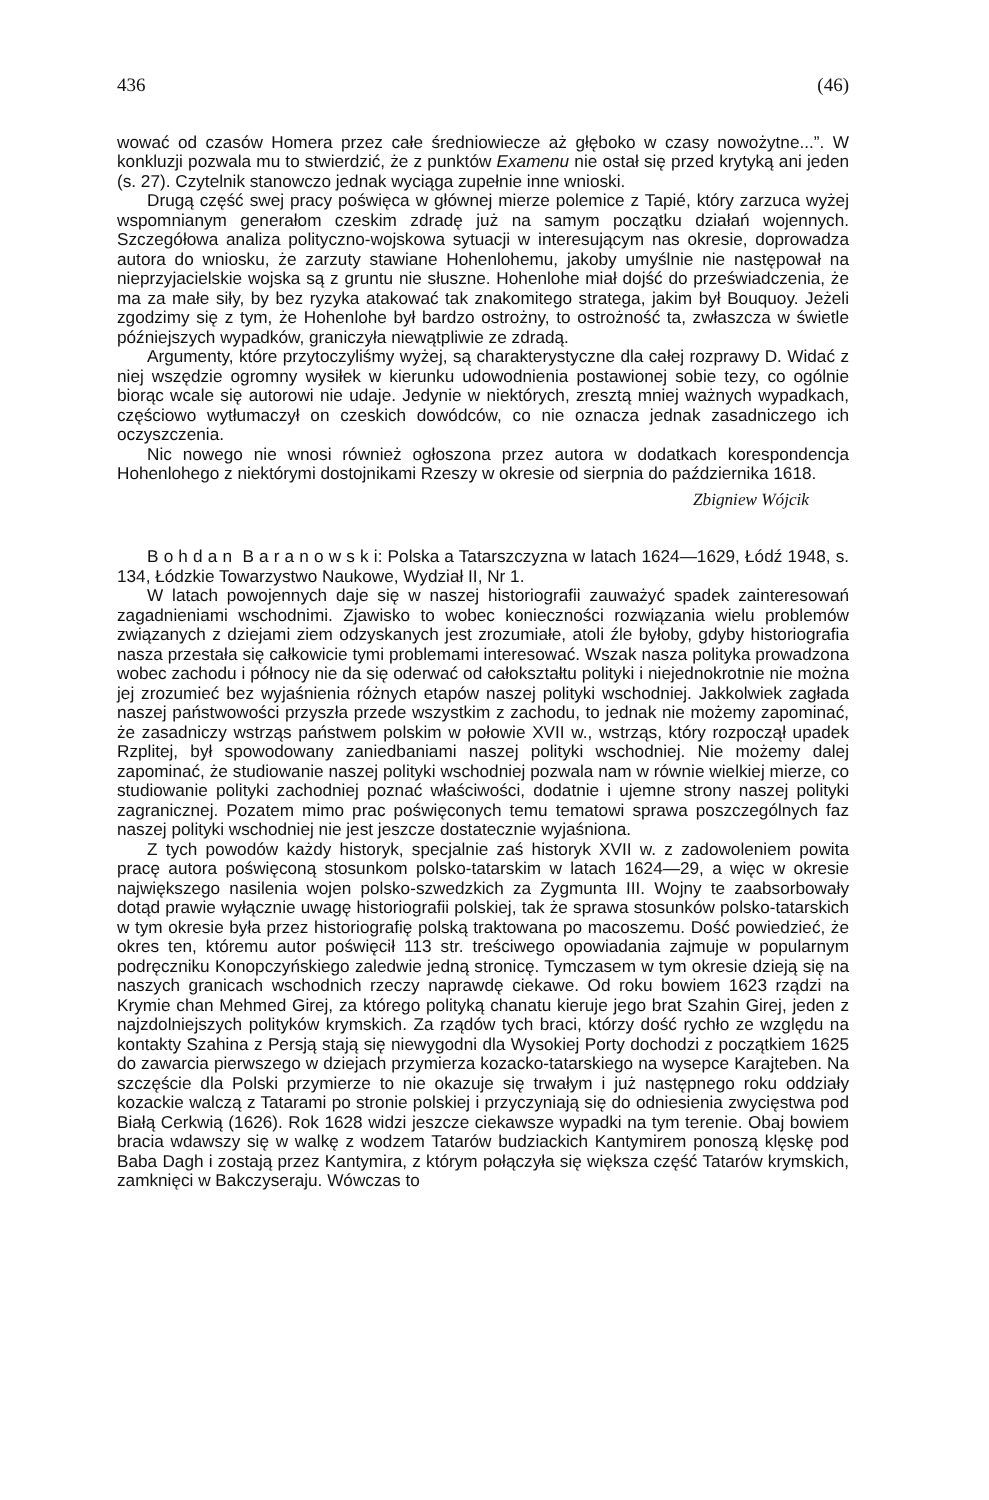436 (46)
wować od czasów Homera przez całe średniowiecze aż głęboko w czasy nowożytne...”. W konkluzji pozwala mu to stwierdzić, że z punktów Examenu nie ostał się przed krytyką ani jeden (s. 27). Czytelnik stanowczo jednak wyciąga zupełnie inne wnioski.
Drugą część swej pracy poświęca w głównej mierze polemice z Tapié, który zarzuca wyżej wspomnianym generałom czeskim zdradę już na samym początku działań wojennych. Szczegółowa analiza polityczno-wojskowa sytuacji w interesującym nas okresie, doprowadza autora do wniosku, że zarzuty stawiane Hohenlohemu, jakoby umyślnie nie następował na nieprzyjacielskie wojska są z gruntu nie słuszne. Hohenlohe miał dojść do przeświadczenia, że ma za małe siły, by bez ryzyka atakować tak znakomitego stratega, jakim był Bouquoy. Jeżeli zgodzimy się z tym, że Hohenlohe był bardzo ostrożny, to ostrożność ta, zwłaszcza w świetle późniejszych wypadków, graniczyła niewątpliwie ze zdradą.
Argumenty, które przytoczyliśmy wyżej, są charakterystyczne dla całej rozprawy D. Widać z niej wszędzie ogromny wysiłek w kierunku udowodnienia postawionej sobie tezy, co ogólnie biorąc wcale się autorowi nie udaje. Jedynie w niektórych, zresztą mniej ważnych wypadkach, częściowo wytłumaczył on czeskich dowódców, co nie oznacza jednak zasadniczego ich oczyszczenia.
Nic nowego nie wnosi również ogłoszona przez autora w dodatkach korespondencja Hohenlohego z niektórymi dostojnikami Rzeszy w okresie od sierpnia do października 1618.
Zbigniew Wójcik
B o h d a n B a r a n o w s k i: Polska a Tatarszczyzna w latach 1624—1629, Łódź 1948, s. 134, Łódzkie Towarzystwo Naukowe, Wydział II, Nr 1.
W latach powojennych daje się w naszej historiografii zauważyć spadek zainteresowań zagadnieniami wschodnimi. Zjawisko to wobec konieczności rozwiązania wielu problemów związanych z dziejami ziem odzyskanych jest zrozumiałe, atoli źle byłoby, gdyby historiografia nasza przestała się całkowicie tymi problemami interesować. Wszak nasza polityka prowadzona wobec zachodu i północy nie da się oderwać od całokształtu polityki i niejednokrotnie nie można jej zrozumieć bez wyjaśnienia różnych etapów naszej polityki wschodniej. Jakkolwiek zagłada naszej państwowości przyszła przede wszystkim z zachodu, to jednak nie możemy zapominać, że zasadniczy wstrząs państwem polskim w połowie XVII w., wstrząs, który rozpoczął upadek Rzplitej, był spowodowany zaniedbaniami naszej polityki wschodniej. Nie możemy dalej zapominać, że studiowanie naszej polityki wschodniej pozwala nam w równie wielkiej mierze, co studiowanie polityki zachodniej poznać właściwości, dodatnie i ujemne strony naszej polityki zagranicznej. Pozatem mimo prac poświęconych temu tematowi sprawa poszczególnych faz naszej polityki wschodniej nie jest jeszcze dostatecznie wyjaśniona.
Z tych powodów każdy historyk, specjalnie zaś historyk XVII w. z zadowoleniem powita pracę autora poświęconą stosunkom polsko-tatarskim w latach 1624—29, a więc w okresie największego nasilenia wojen polsko-szwedzkich za Zygmunta III. Wojny te zaabsorbowały dotąd prawie wyłącznie uwagę historiografii polskiej, tak że sprawa stosunków polsko-tatarskich w tym okresie była przez historiografię polską traktowana po macoszemu. Dość powiedzieć, że okres ten, któremu autor poświęcił 113 str. treściwego opowiadania zajmuje w popularnym podręczniku Konopczyńskiego zaledwie jedną stronicę. Tymczasem w tym okresie dzieją się na naszych granicach wschodnich rzeczy naprawdę ciekawe. Od roku bowiem 1623 rządzi na Krymie chan Mehmed Girej, za którego polityką chanatu kieruje jego brat Szahin Girej, jeden z najzdolniejszych polityków krymskich. Za rządów tych braci, którzy dość rychło ze względu na kontakty Szahina z Persją stają się niewygodni dla Wysokiej Porty dochodzi z początkiem 1625 do zawarcia pierwszego w dziejach przymierza kozacko-tatarskiego na wysepce Karajteben. Na szczęście dla Polski przymierze to nie okazuje się trwałym i już następnego roku oddziały kozackie walczą z Tatarami po stronie polskiej i przyczyniają się do odniesienia zwycięstwa pod Białą Cerkwią (1626). Rok 1628 widzi jeszcze ciekawsze wypadki na tym terenie. Obaj bowiem bracia wdawszy się w walkę z wodzem Tatarów budziackich Kantymirem ponoszą klęskę pod Baba Dagh i zostają przez Kantymira, z którym połączyła się większa część Tatarów krymskich, zamknięci w Bakczyseraju. Wówczas to